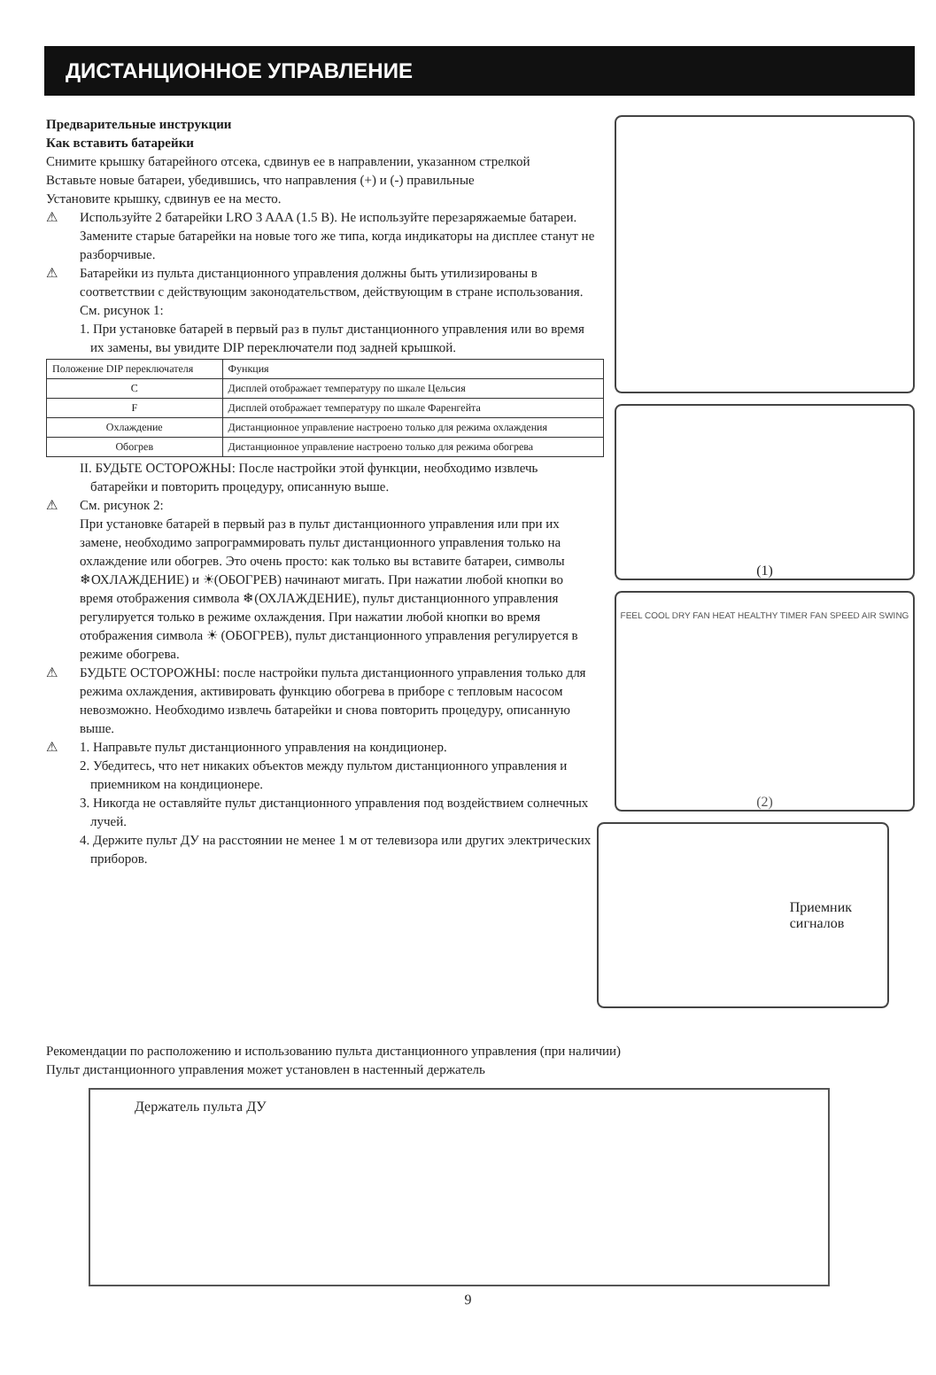ДИСТАНЦИОННОЕ УПРАВЛЕНИЕ
Предварительные инструкции
Как вставить батарейки
Снимите крышку батарейного отсека, сдвинув ее в направлении, указанном стрелкой
Вставьте новые батареи, убедившись, что направления (+) и (-) правильные
Установите крышку, сдвинув ее на место.
⚠ Используйте 2 батарейки LRO 3 AAA (1.5 B). Не используйте перезаряжаемые батареи. Замените старые батарейки на новые того же типа, когда индикаторы на дисплее станут не разборчивые.
⚠ Батарейки из пульта дистанционного управления должны быть утилизированы в соответствии с действующим законодательством, действующим в стране использования. См. рисунок 1:
1. При установке батарей в первый раз в пульт дистанционного управления или во время их замены, вы увидите DIP переключатели под задней крышкой.
| Положение DIP переключателя | Функция |
| --- | --- |
| C | Дисплей отображает температуру по шкале Цельсия |
| F | Дисплей отображает температуру по шкале Фаренгейта |
| Охлаждение | Дистанционное управление настроено только для режима охлаждения |
| Обогрев | Дистанционное управление настроено только для режима обогрева |
II. БУДЬТЕ ОСТОРОЖНЫ: После настройки этой функции, необходимо извлечь батарейки и повторить процедуру, описанную выше.
⚠ См. рисунок 2:
При установке батарей в первый раз в пульт дистанционного управления или при их замене, необходимо запрограммировать пульт дистанционного управления только на охлаждение или обогрев. Это очень просто: как только вы вставите батареи, символы ❄ОХЛАЖДЕНИЕ) и ☀(ОБОГРЕВ) начинают мигать. При нажатии любой кнопки во время отображения символа ❄(ОХЛАЖДЕНИЕ), пульт дистанционного управления регулируется только в режиме охлаждения. При нажатии любой кнопки во время отображения символа ☀ (ОБОГРЕВ), пульт дистанционного управления регулируется в режиме обогрева.
⚠ БУДЬТЕ ОСТОРОЖНЫ: после настройки пульта дистанционного управления только для режима охлаждения, активировать функцию обогрева в приборе с тепловым насосом невозможно. Необходимо извлечь батарейки и снова повторить процедуру, описанную выше.
⚠ 1. Направьте пульт дистанционного управления на кондиционер.
2. Убедитесь, что нет никаких объектов между пультом дистанционного управления и приемником на кондиционере.
3. Никогда не оставляйте пульт дистанционного управления под воздействием солнечных лучей.
4. Держите пульт ДУ на расстоянии не менее 1 м от телевизора или других электрических приборов.
(1)
FEEL COOL DRY FAN HEAT HEALTHY TIMER FAN SPEED AIR SWING
(2)
Приемник
сигналов
Рекомендации по расположению и использованию пульта дистанционного управления (при наличии)
Пульт дистанционного управления может установлен в настенный держатель
Держатель пульта ДУ
9